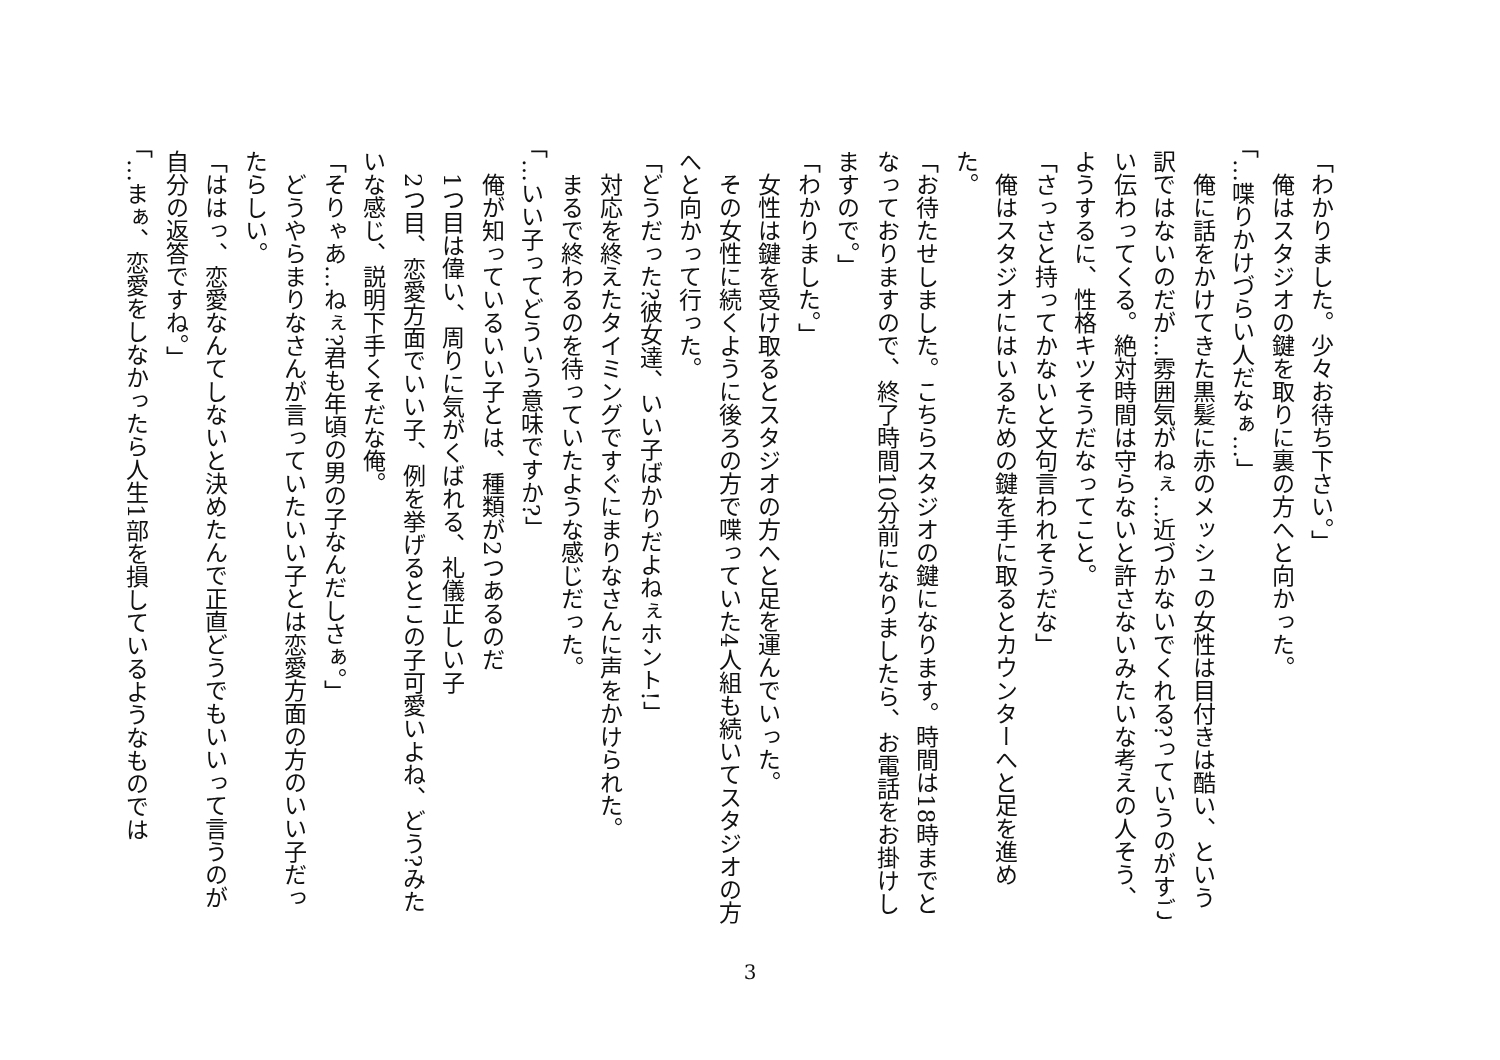「わかりました。少々お待ち下さい。」
　俺はスタジオの鍵を取りに裏の方へと向かった。
「…喋りかけづらい人だなぁ…」
　俺に話をかけてきた黒髪に赤のメッシュの女性は目付きは酷い、という訳ではないのだが…雰囲気がねぇ…近づかないでくれる?っていうのがすごい伝わってくる。絶対時間は守らないと許さないみたいな考えの人そう、ようするに、性格キツそうだなってこと。
「さっさと持ってかないと文句言われそうだな」
　俺はスタジオにはいるための鍵を手に取るとカウンターへと足を進めた。
「お待たせしました。こちらスタジオの鍵になります。時間は18時までとなっておりますので、終了時間10分前になりましたら、お電話をお掛けしますので。」
「わかりました。」
　女性は鍵を受け取るとスタジオの方へと足を運んでいった。
　その女性に続くように後ろの方で喋っていた4人組も続いてスタジオの方へと向かって行った。
「どうだった?彼女達、いい子ばかりだよねぇホント!」
　対応を終えたタイミングですぐにまりなさんに声をかけられた。
　まるで終わるのを待っていたような感じだった。
「…いい子ってどういう意味ですか?」
　俺が知っているいい子とは、種類が2つあるのだ
　1つ目は偉い、周りに気がくばれる、礼儀正しい子
　2つ目、恋愛方面でいい子、例を挙げるとこの子可愛いよね、どう?みたいな感じ、説明下手くそだな俺。
「そりゃあ…ねぇ?君も年頃の男の子なんだしさぁ。」
　どうやらまりなさんが言っていたいい子とは恋愛方面の方のいい子だったらしい。
「ははっ、恋愛なんてしないと決めたんで正直どうでもいいって言うのが自分の返答ですね。」
「…まぁ、恋愛をしなかったら人生1部を損しているようなものでは
3